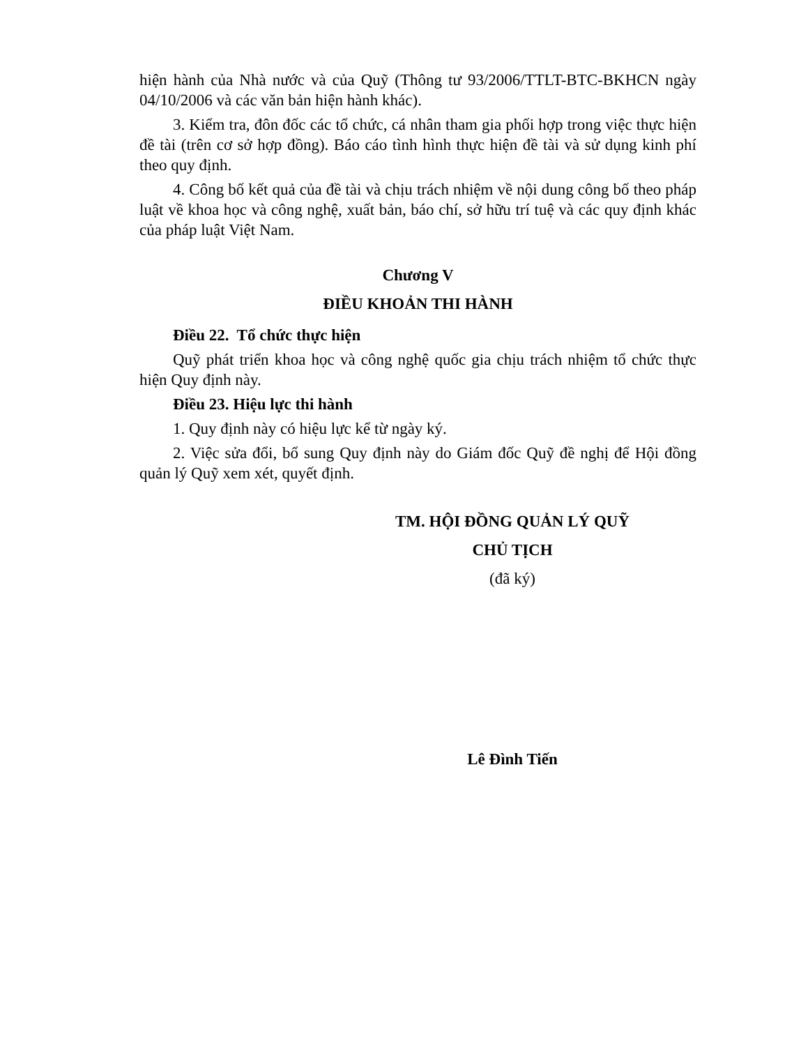hiện hành của Nhà nước và của Quỹ (Thông tư 93/2006/TTLT-BTC-BKHCN ngày 04/10/2006 và các văn bản hiện hành khác).
3. Kiểm tra, đôn đốc các tổ chức, cá nhân tham gia phối hợp trong việc thực hiện đề tài (trên cơ sở hợp đồng). Báo cáo tình hình thực hiện đề tài và sử dụng kinh phí theo quy định.
4. Công bố kết quả của đề tài và chịu trách nhiệm về nội dung công bố theo pháp luật về khoa học và công nghệ, xuất bản, báo chí, sở hữu trí tuệ và các quy định khác của pháp luật Việt Nam.
Chương V
ĐIỀU KHOẢN THI HÀNH
Điều 22. Tổ chức thực hiện
Quỹ phát triển khoa học và công nghệ quốc gia chịu trách nhiệm tổ chức thực hiện Quy định này.
Điều 23. Hiệu lực thi hành
1. Quy định này có hiệu lực kể từ ngày ký.
2. Việc sửa đổi, bổ sung Quy định này do Giám đốc Quỹ đề nghị để Hội đồng quản lý Quỹ xem xét, quyết định.
TM. HỘI ĐỒNG QUẢN LÝ QUỸ
CHỦ TỊCH
(đã ký)
Lê Đình Tiến